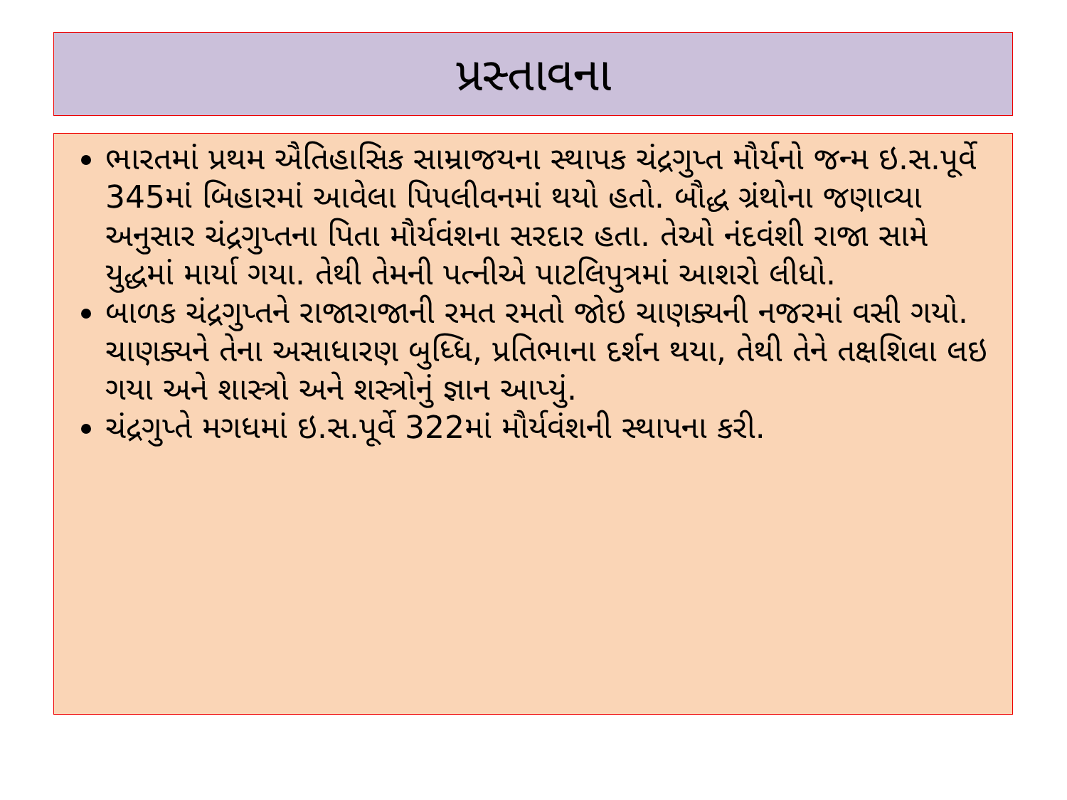પ્રસ્તાવના
ભારતમાં પ્રથમ ઐતિહાસિક સામ્રાજયના સ્થાપક ચંદ્રગુપ્ત મૌર્યનો જન્મ ઇ.સ.પૂર્વે 345માં બિહારમાં આવેલા પિપલીવનમાં થયો હતો. બૌદ્ધ ગ્રંથોના જણાવ્યા અનુસાર ચંદ્રગુપ્તના પિતા મૌર્યવંશના સરદાર હતા. તેઓ નંદવંશી રાજા સામે યુદ્ધમાં માર્યા ગયા. તેથી તેમની પત્નીએ પાટલિપુત્રમાં આશરો લીધો.
બાળક ચંદ્રગુપ્તને રાજારાજાની રમત રમતો જોઇ ચાણક્યની નજરમાં વસી ગયો. ચાણક્યને તેના અસાધારણ બુધ્ધિ, પ્રતિભાના દર્શન થયા, તેથી તેને તક્ષશિલા લઇ ગયા અને શાસ્ત્રો અને શસ્ત્રોનું જ્ઞાન આપ્યું.
ચંદ્રગુપ્તે મગધમાં ઇ.સ.પૂર્વે 322માં મૌર્યવંશની સ્થાપના કરી.